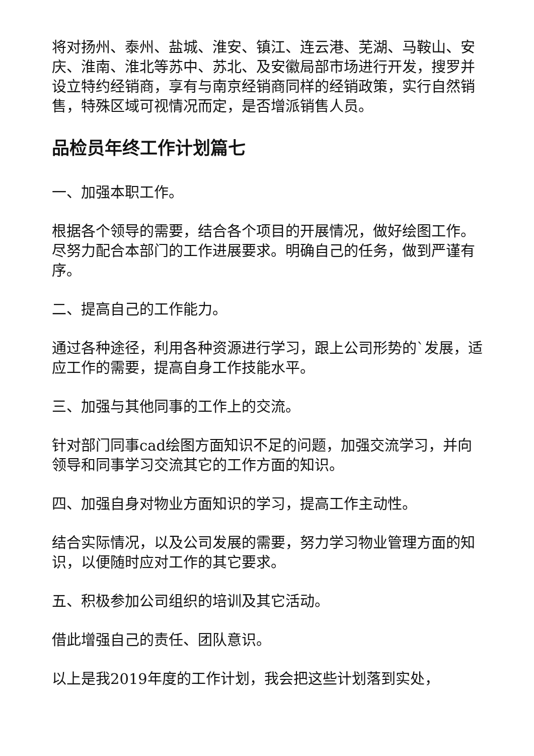将对扬州、泰州、盐城、淮安、镇江、连云港、芜湖、马鞍山、安庆、淮南、淮北等苏中、苏北、及安徽局部市场进行开发，搜罗并设立特约经销商，享有与南京经销商同样的经销政策，实行自然销售，特殊区域可视情况而定，是否增派销售人员。
品检员年终工作计划篇七
一、加强本职工作。
根据各个领导的需要，结合各个项目的开展情况，做好绘图工作。尽努力配合本部门的工作进展要求。明确自己的任务，做到严谨有序。
二、提高自己的工作能力。
通过各种途径，利用各种资源进行学习，跟上公司形势的`发展，适应工作的需要，提高自身工作技能水平。
三、加强与其他同事的工作上的交流。
针对部门同事cad绘图方面知识不足的问题，加强交流学习，并向领导和同事学习交流其它的工作方面的知识。
四、加强自身对物业方面知识的学习，提高工作主动性。
结合实际情况，以及公司发展的需要，努力学习物业管理方面的知识，以便随时应对工作的其它要求。
五、积极参加公司组织的培训及其它活动。
借此增强自己的责任、团队意识。
以上是我2019年度的工作计划，我会把这些计划落到实处，